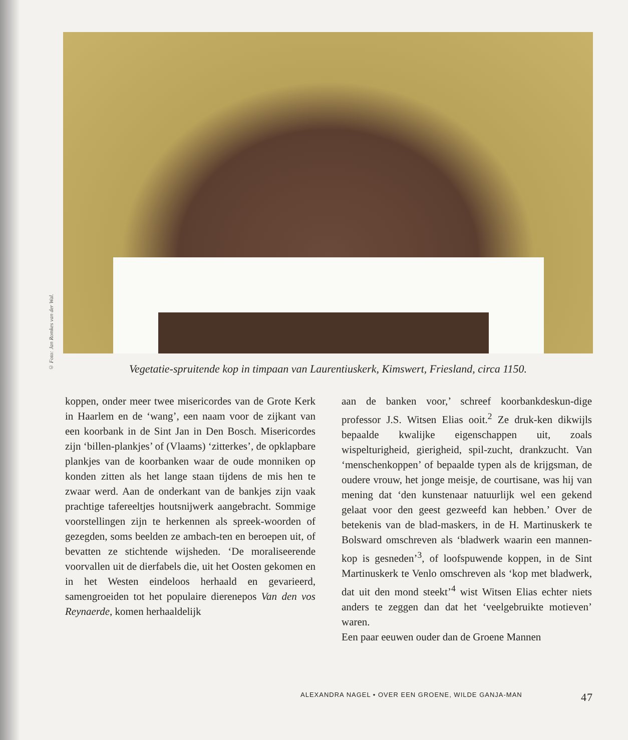© Foto: Jan Romkes van der Wal.
Vegetatie-spruitende kop in timpaan van Laurentiuskerk, Kimswert, Friesland, circa 1150.
koppen, onder meer twee misericordes van de Grote Kerk in Haarlem en de ‘wang’, een naam voor de zijkant van een koorbank in de Sint Jan in Den Bosch. Misericordes zijn ‘billen-plankjes’ of (Vlaams) ‘zitterkes’, de opklapbare plankjes van de koorbanken waar de oude monniken op konden zitten als het lange staan tijdens de mis hen te zwaar werd. Aan de onderkant van de bankjes zijn vaak prachtige tafereeltjes houtsnijwerk aangebracht. Sommige voorstellingen zijn te herkennen als spreek-woorden of gezegden, soms beelden ze ambach-ten en beroepen uit, of bevatten ze stichtende wijsheden. ‘De moraliseerende voorvallen uit de dierfabels die, uit het Oosten gekomen en in het Westen eindeloos herhaald en gevarieerd, samengroeiden tot het populaire dierenepos Van den vos Reynaerde, komen herhaaldelijk
aan de banken voor,’ schreef koorbankdeskun-dige professor J.S. Witsen Elias ooit.<sup>2</sup> Ze druk-ken dikwijls bepaalde kwalijke eigenschappen uit, zoals wispelturigheid, gierigheid, spil-zucht, drankzucht. Van ‘menschenkoppen’ of bepaalde typen als de krijgsman, de oudere vrouw, het jonge meisje, de courtisane, was hij van mening dat ‘den kunstenaar natuurlijk wel een gekend gelaat voor den geest gezweefd kan hebben.’ Over de betekenis van de blad-maskers, in de H. Martinuskerk te Bolsward omschreven als ‘bladwerk waarin een mannen-kop is gesneden’<sup>3</sup>, of loofspuwende koppen, in de Sint Martinuskerk te Venlo omschreven als ‘kop met bladwerk, dat uit den mond steekt’<sup>4</sup> wist Witsen Elias echter niets anders te zeggen dan dat het ‘veelgebruikte motieven’ waren.
Een paar eeuwen ouder dan de Groene Mannen
ALEXANDRA NAGEL • OVER EEN GROENE, WILDE GANJA-MAN 47